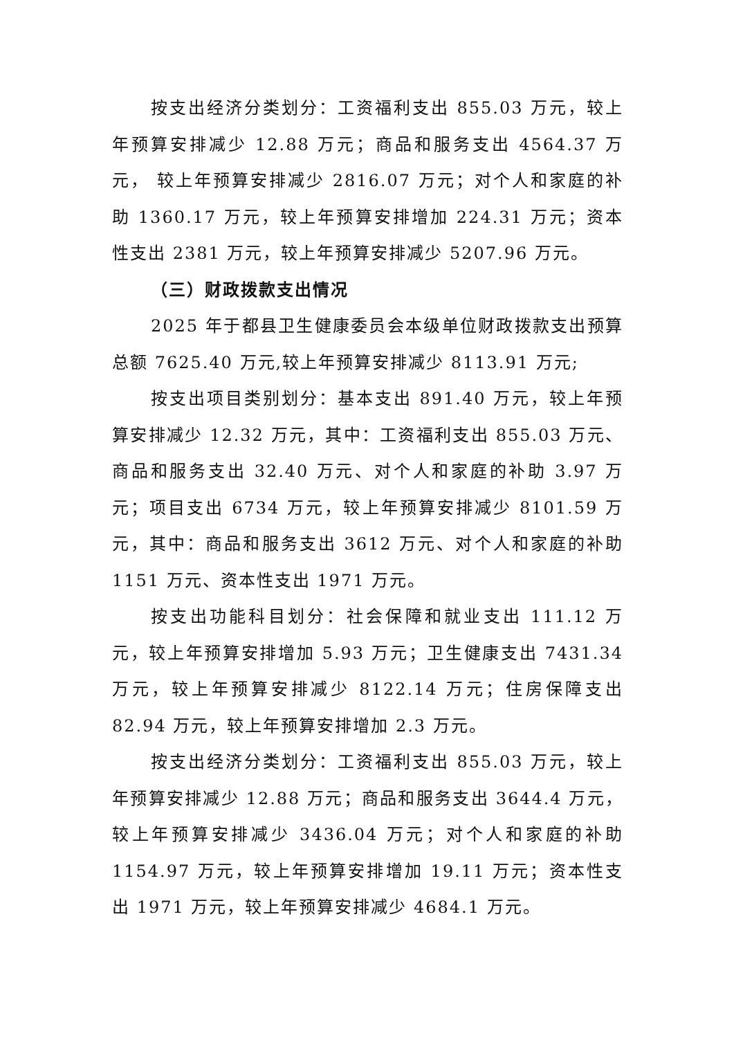按支出经济分类划分：工资福利支出 855.03 万元，较上年预算安排减少 12.88 万元；商品和服务支出 4564.37 万元， 较上年预算安排减少 2816.07 万元；对个人和家庭的补助 1360.17 万元，较上年预算安排增加 224.31 万元；资本性支出 2381 万元，较上年预算安排减少 5207.96 万元。
（三）财政拨款支出情况
2025 年于都县卫生健康委员会本级单位财政拨款支出预算总额 7625.40 万元,较上年预算安排减少 8113.91 万元;
按支出项目类别划分：基本支出 891.40 万元，较上年预算安排减少 12.32 万元，其中：工资福利支出 855.03 万元、商品和服务支出 32.40 万元、对个人和家庭的补助 3.97 万元；项目支出 6734 万元，较上年预算安排减少 8101.59 万元，其中：商品和服务支出 3612 万元、对个人和家庭的补助 1151 万元、资本性支出 1971 万元。
按支出功能科目划分：社会保障和就业支出 111.12 万元，较上年预算安排增加 5.93 万元；卫生健康支出 7431.34 万元，较上年预算安排减少 8122.14 万元；住房保障支出 82.94 万元，较上年预算安排增加 2.3 万元。
按支出经济分类划分：工资福利支出 855.03 万元，较上年预算安排减少 12.88 万元；商品和服务支出 3644.4 万元， 较上年预算安排减少 3436.04 万元；对个人和家庭的补助 1154.97 万元，较上年预算安排增加 19.11 万元；资本性支出 1971 万元，较上年预算安排减少 4684.1 万元。